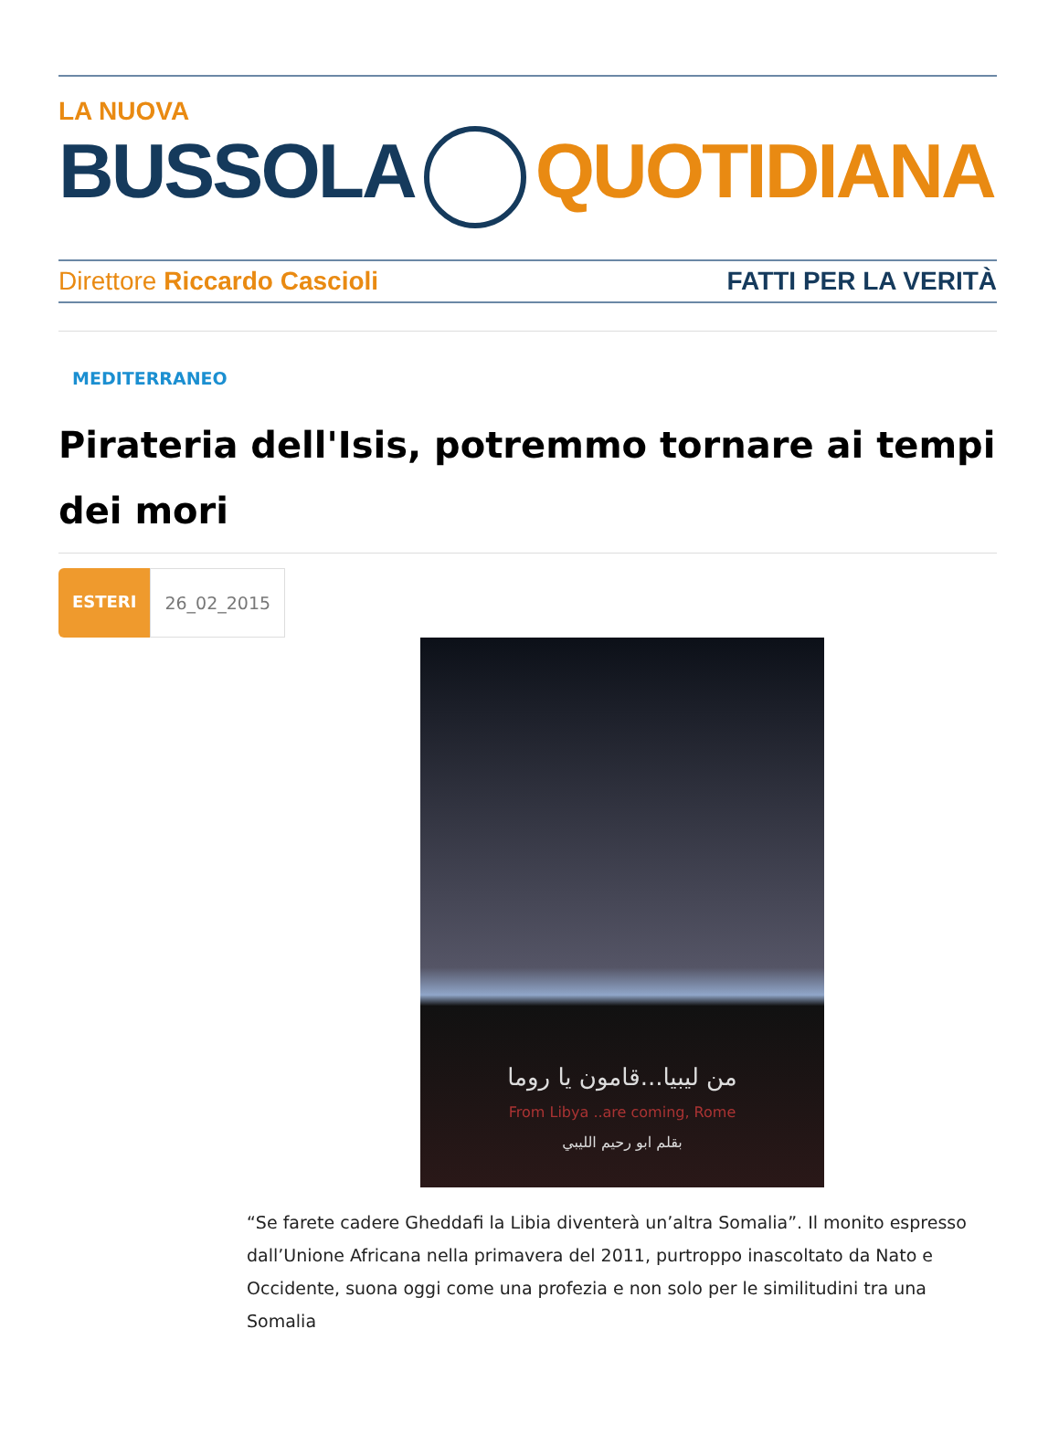LA NUOVA
BUSSOLA QUOTIDIANA
Direttore Riccardo Cascioli FATTI PER LA VERITÀ
MEDITERRANEO
Pirateria dell'Isis, potremmo tornare ai tempi dei mori
ESTERI 26_02_2015
من ليبيا...قامون يا روما
From Libya ..are coming, Rome
بقلم ابو رحيم الليبي
“Se farete cadere Gheddafi la Libia diventerà un’altra Somalia”. Il monito espresso dall’Unione Africana nella primavera del 2011, purtroppo inascoltato da Nato e Occidente, suona oggi come una profezia e non solo per le similitudini tra una Somalia